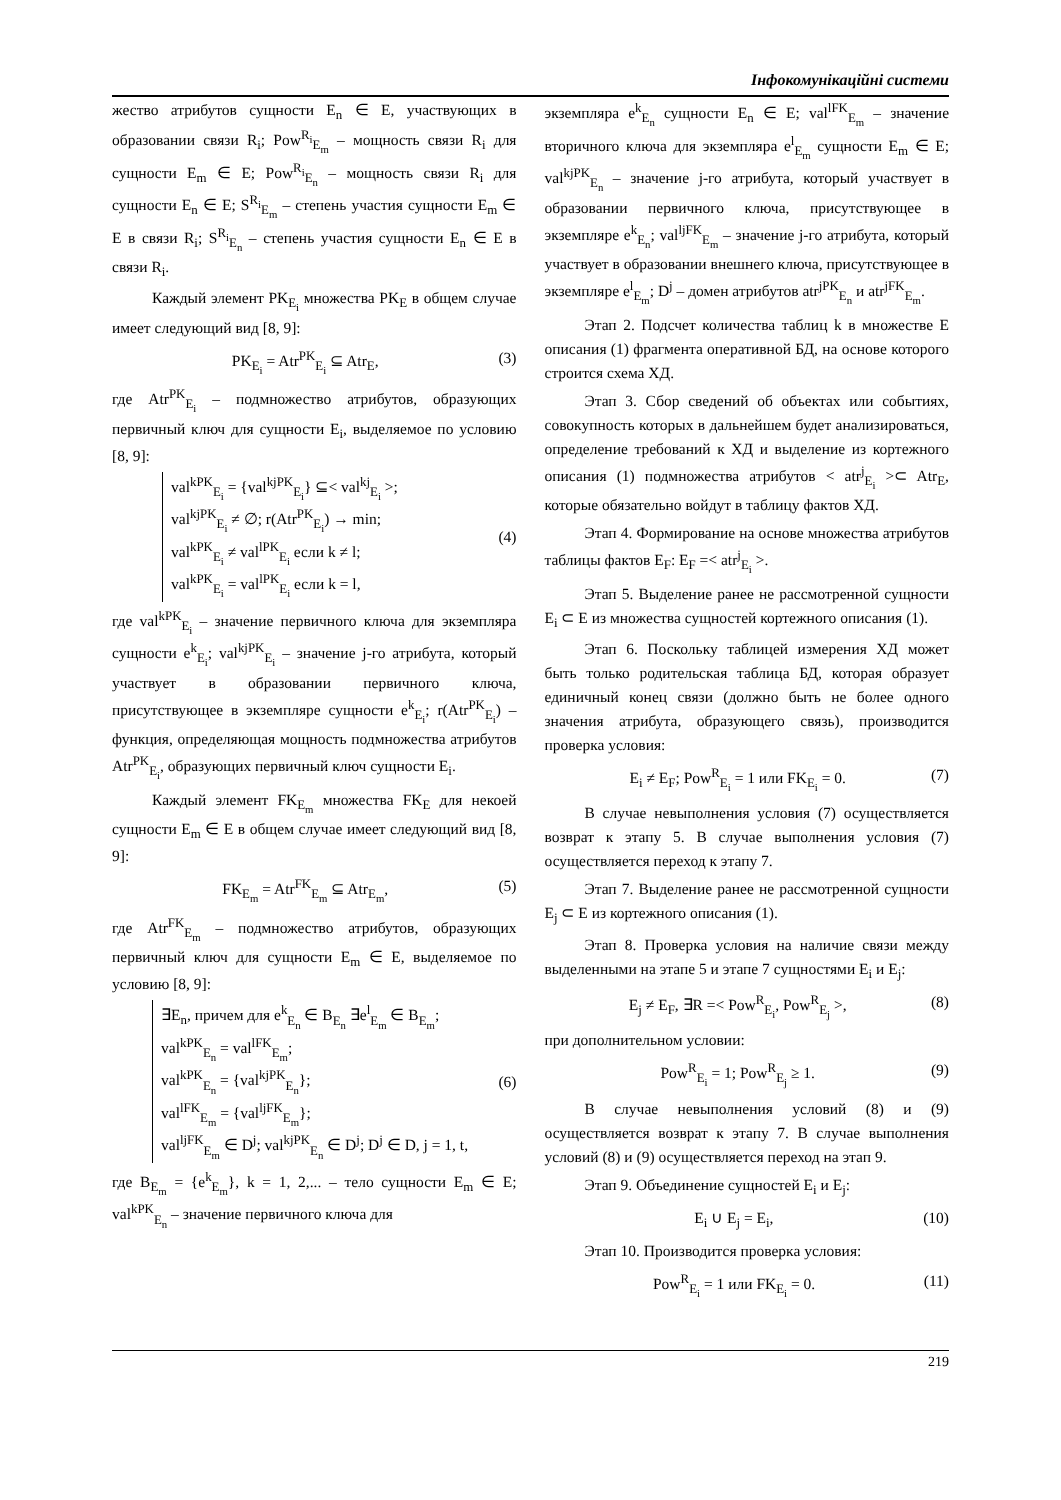Інфокомунікаційні системи
жество атрибутов сущности E<sub>n</sub> ∈ E, участвующих в образовании связи R<sub>i</sub>; Pow<sup>R<sub>i</sub></sup><sub>E<sub>m</sub></sub> – мощность связи R<sub>i</sub> для сущности E<sub>m</sub> ∈ E; Pow<sup>R<sub>i</sub></sup><sub>E<sub>n</sub></sub> – мощность связи R<sub>i</sub> для сущности E<sub>n</sub> ∈ E; S<sup>R<sub>i</sub></sup><sub>E<sub>m</sub></sub> – степень участия сущности E<sub>m</sub> ∈ E в связи R<sub>i</sub>; S<sup>R<sub>i</sub></sup><sub>E<sub>n</sub></sub> – степень участия сущности E<sub>n</sub> ∈ E в связи R<sub>i</sub>.
Каждый элемент PK<sub>E<sub>i</sub></sub> множества PK<sub>E</sub> в общем случае имеет следующий вид [8, 9]:
PK<sub>E<sub>i</sub></sub> = Atr<sup>PK</sup><sub>E<sub>i</sub></sub> ⊆ Atr<sub>E</sub>, (3)
где Atr<sup>PK</sup><sub>E<sub>i</sub></sub> – подмножество атрибутов, образующих первичный ключ для сущности E<sub>i</sub>, выделяемое по условию [8, 9]:
val<sup>kPK</sup><sub>E<sub>i</sub></sub> = {val<sup>kjPK</sup><sub>E<sub>i</sub></sub>} ⊆< val<sup>kj</sup><sub>E<sub>i</sub></sub> >;
val<sup>kjPK</sup><sub>E<sub>i</sub></sub> ≠ ∅; r(Atr<sup>PK</sup><sub>E<sub>i</sub></sub>) → min;
val<sup>kPK</sup><sub>E<sub>i</sub></sub> ≠ val<sup>lPK</sup><sub>E<sub>i</sub></sub> если k ≠ l;
val<sup>kPK</sup><sub>E<sub>i</sub></sub> = val<sup>lPK</sup><sub>E<sub>i</sub></sub> если k = l,
(4)
где val<sup>kPK</sup><sub>E<sub>i</sub></sub> – значение первичного ключа для экземпляра сущности e<sup>k</sup><sub>E<sub>i</sub></sub>; val<sup>kjPK</sup><sub>E<sub>i</sub></sub> – значение j-го атрибута, который участвует в образовании первичного ключа, присутствующее в экземпляре сущности e<sup>k</sup><sub>E<sub>i</sub></sub>; r(Atr<sup>PK</sup><sub>E<sub>i</sub></sub>) – функция, определяющая мощность подмножества атрибутов Atr<sup>PK</sup><sub>E<sub>i</sub></sub>, образующих первичный ключ сущности E<sub>i</sub>.
Каждый элемент FK<sub>E<sub>m</sub></sub> множества FK<sub>E</sub> для некоей сущности E<sub>m</sub> ∈ E в общем случае имеет следующий вид [8, 9]:
FK<sub>E<sub>m</sub></sub> = Atr<sup>FK</sup><sub>E<sub>m</sub></sub> ⊆ Atr<sub>E<sub>m</sub></sub>, (5)
где Atr<sup>FK</sup><sub>E<sub>m</sub></sub> – подмножество атрибутов, образующих первичный ключ для сущности E<sub>m</sub> ∈ E, выделяемое по условию [8, 9]:
∃E<sub>n</sub>, причем для e<sup>k</sup><sub>E<sub>n</sub></sub> ∈ B<sub>E<sub>n</sub></sub> ∃e<sup>l</sup><sub>E<sub>m</sub></sub> ∈ B<sub>E<sub>m</sub></sub>;
val<sup>kPK</sup><sub>E<sub>n</sub></sub> = val<sup>lFK</sup><sub>E<sub>m</sub></sub>;
val<sup>kPK</sup><sub>E<sub>n</sub></sub> = {val<sup>kjPK</sup><sub>E<sub>n</sub></sub>};
val<sup>lFK</sup><sub>E<sub>m</sub></sub> = {val<sup>ljFK</sup><sub>E<sub>m</sub></sub>};
val<sup>ljFK</sup><sub>E<sub>m</sub></sub> ∈ D<sup>j</sup>; val<sup>kjPK</sup><sub>E<sub>n</sub></sub> ∈ D<sup>j</sup>; D<sup>j</sup> ∈ D, j = 1, t,
(6)
где B<sub>E<sub>m</sub></sub> = {e<sup>k</sup><sub>E<sub>m</sub></sub>}, k = 1, 2,... – тело сущности E<sub>m</sub> ∈ E; val<sup>kPK</sup><sub>E<sub>n</sub></sub> – значение первичного ключа для
экземпляра e<sup>k</sup><sub>E<sub>n</sub></sub> сущности E<sub>n</sub> ∈ E; val<sup>lFK</sup><sub>E<sub>m</sub></sub> – значение вторичного ключа для экземпляра e<sup>l</sup><sub>E<sub>m</sub></sub> сущности E<sub>m</sub> ∈ E; val<sup>kjPK</sup><sub>E<sub>n</sub></sub> – значение j-го атрибута, который участвует в образовании первичного ключа, присутствующее в экземпляре e<sup>k</sup><sub>E<sub>n</sub></sub>; val<sup>ljFK</sup><sub>E<sub>m</sub></sub> – значение j-го атрибута, который участвует в образовании внешнего ключа, присутствующее в экземпляре e<sup>l</sup><sub>E<sub>m</sub></sub>; D<sup>j</sup> – домен атрибутов atr<sup>jPK</sup><sub>E<sub>n</sub></sub> и atr<sup>jFK</sup><sub>E<sub>m</sub></sub>.
Этап 2. Подсчет количества таблиц k в множестве E описания (1) фрагмента оперативной БД, на основе которого строится схема ХД.
Этап 3. Сбор сведений об объектах или событиях, совокупность которых в дальнейшем будет анализироваться, определение требований к ХД и выделение из кортежного описания (1) подмножества атрибутов < atr<sup>j</sup><sub>E<sub>i</sub></sub> >⊂ Atr<sub>E</sub>, которые обязательно войдут в таблицу фактов ХД.
Этап 4. Формирование на основе множества атрибутов таблицы фактов E<sub>F</sub>: E<sub>F</sub> =< atr<sup>j</sup><sub>E<sub>i</sub></sub> >.
Этап 5. Выделение ранее не рассмотренной сущности E<sub>i</sub> ⊂ E из множества сущностей кортежного описания (1).
Этап 6. Поскольку таблицей измерения ХД может быть только родительская таблица БД, которая образует единичный конец связи (должно быть не более одного значения атрибута, образующего связь), производится проверка условия:
E<sub>i</sub> ≠ E<sub>F</sub>; Pow<sup>R</sup><sub>E<sub>i</sub></sub> = 1 или FK<sub>E<sub>i</sub></sub> = 0. (7)
В случае невыполнения условия (7) осуществляется возврат к этапу 5. В случае выполнения условия (7) осуществляется переход к этапу 7.
Этап 7. Выделение ранее не рассмотренной сущности E<sub>j</sub> ⊂ E из кортежного описания (1).
Этап 8. Проверка условия на наличие связи между выделенными на этапе 5 и этапе 7 сущностями E<sub>i</sub> и E<sub>j</sub>:
E<sub>j</sub> ≠ E<sub>F</sub>, ∃R =< Pow<sup>R</sup><sub>E<sub>i</sub></sub>, Pow<sup>R</sup><sub>E<sub>j</sub></sub> >, (8)
при дополнительном условии:
Pow<sup>R</sup><sub>E<sub>i</sub></sub> = 1; Pow<sup>R</sup><sub>E<sub>j</sub></sub> ≥ 1. (9)
В случае невыполнения условий (8) и (9) осуществляется возврат к этапу 7. В случае выполнения условий (8) и (9) осуществляется переход на этап 9.
Этап 9. Объединение сущностей E<sub>i</sub> и E<sub>j</sub>:
E<sub>i</sub> ∪ E<sub>j</sub> = E<sub>i</sub>, (10)
Этап 10. Производится проверка условия:
Pow<sup>R</sup><sub>E<sub>i</sub></sub> = 1 или FK<sub>E<sub>i</sub></sub> = 0. (11)
219